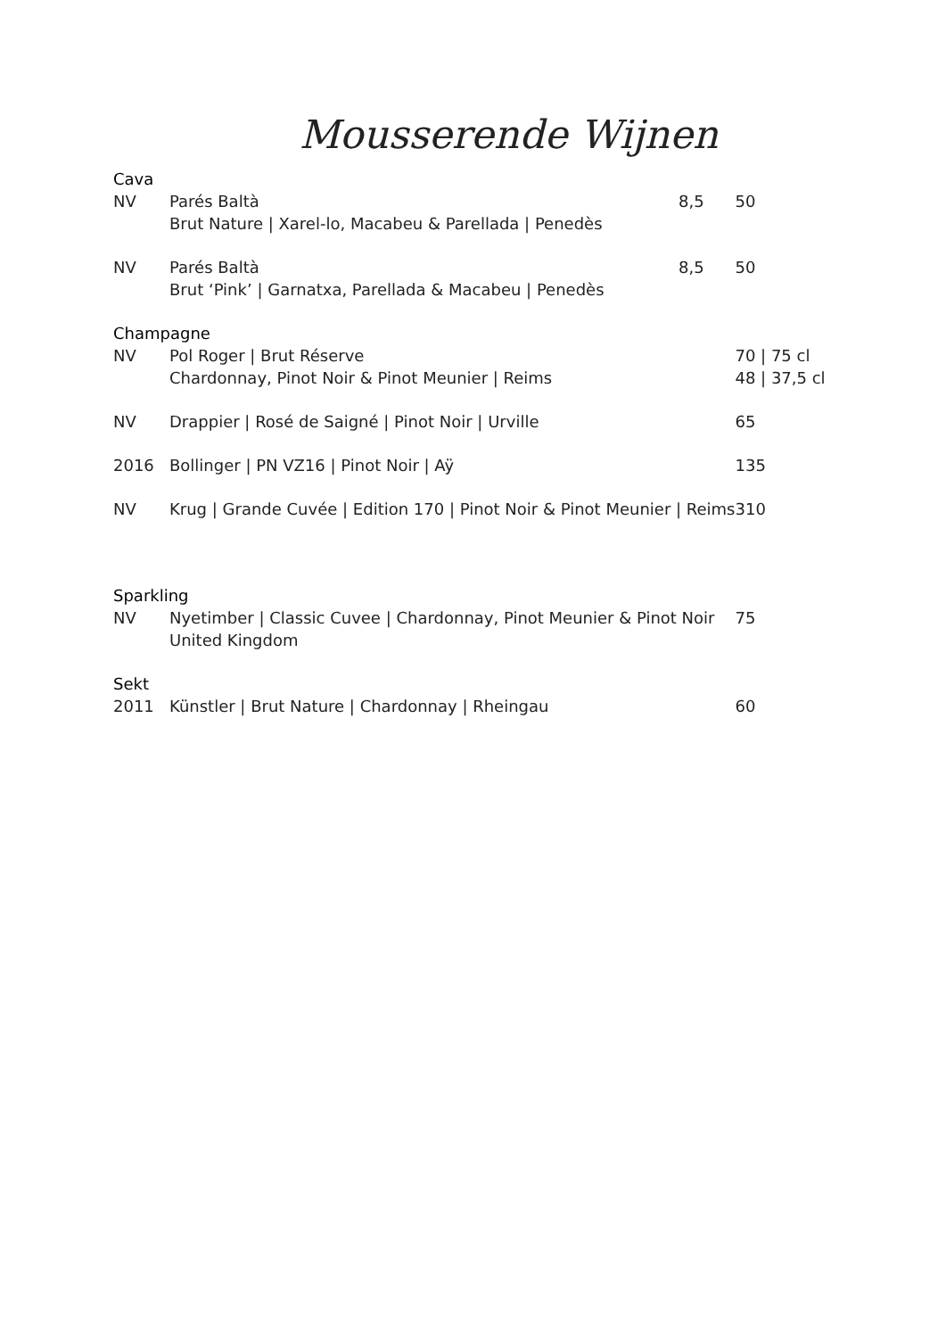Mousserende Wijnen
| Cava | | | |
| NV | Parés Baltà | 8,5 | 50 |
| | Brut Nature / Xarel-lo, Macabeu & Parellada / Penedès | | |
| NV | Parés Baltà | 8,5 | 50 |
| | Brut ‘Pink’ / Garnatxa, Parellada & Macabeu / Penedès | | |
| Champagne | | | |
| NV | Pol Roger / Brut Réserve | | 70 / 75 cl |
| | Chardonnay, Pinot Noir & Pinot Meunier / Reims | | 48 / 37,5 cl |
| NV | Drappier / Rosé de Saigné / Pinot Noir / Urville | | 65 |
| 2016 | Bollinger / PN VZ16 / Pinot Noir / Aÿ | | 135 |
| NV | Krug / Grande Cuvée / Edition 170 / Pinot Noir & Pinot Meunier / Reims | | 310 |
| Sparkling | | | |
| NV | Nyetimber / Classic Cuvee / Chardonnay, Pinot Meunier & Pinot Noir | | 75 |
| | United Kingdom | | |
| Sekt | | | |
| 2011 | Künstler / Brut Nature / Chardonnay / Rheingau | | 60 |